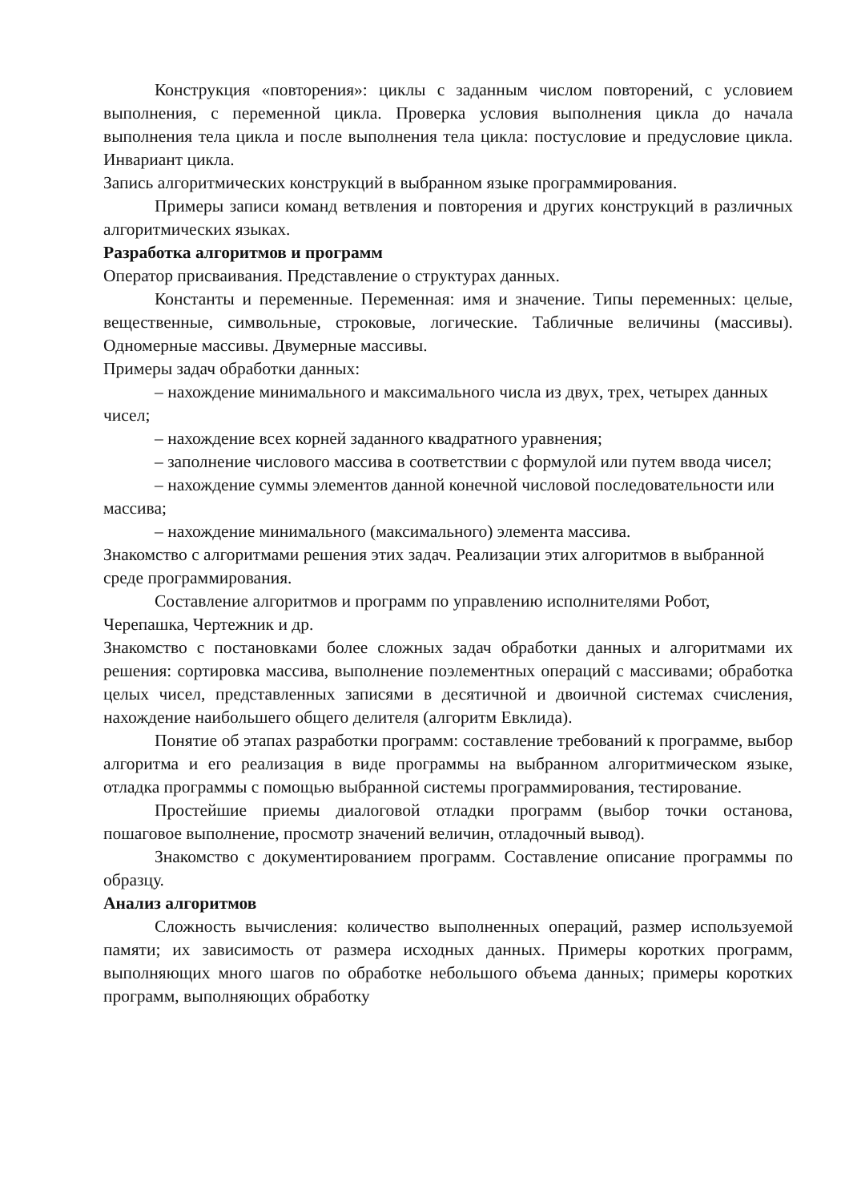Конструкция «повторения»: циклы с заданным числом повторений, с условием выполнения, с переменной цикла. Проверка условия выполнения цикла до начала выполнения тела цикла и после выполнения тела цикла: постусловие и предусловие цикла. Инвариант цикла.
Запись алгоритмических конструкций в выбранном языке программирования.
Примеры записи команд ветвления и повторения и других конструкций в различных алгоритмических языках.
Разработка алгоритмов и программ
Оператор присваивания. Представление о структурах данных.
Константы и переменные. Переменная: имя и значение. Типы переменных: целые, вещественные, символьные, строковые, логические. Табличные величины (массивы). Одномерные массивы. Двумерные массивы.
Примеры задач обработки данных:
– нахождение минимального и максимального числа из двух, трех, четырех данных чисел;
– нахождение всех корней заданного квадратного уравнения;
– заполнение числового массива в соответствии с формулой или путем ввода чисел;
– нахождение суммы элементов данной конечной числовой последовательности или массива;
– нахождение минимального (максимального) элемента массива.
Знакомство с алгоритмами решения этих задач. Реализации этих алгоритмов в выбранной среде программирования.
Составление алгоритмов и программ по управлению исполнителями Робот, Черепашка, Чертежник и др.
Знакомство с постановками более сложных задач обработки данных и алгоритмами их решения: сортировка массива, выполнение поэлементных операций с массивами; обработка целых чисел, представленных записями в десятичной и двоичной системах счисления, нахождение наибольшего общего делителя (алгоритм Евклида).
Понятие об этапах разработки программ: составление требований к программе, выбор алгоритма и его реализация в виде программы на выбранном алгоритмическом языке, отладка программы с помощью выбранной системы программирования, тестирование.
Простейшие приемы диалоговой отладки программ (выбор точки останова, пошаговое выполнение, просмотр значений величин, отладочный вывод).
Знакомство с документированием программ. Составление описание программы по образцу.
Анализ алгоритмов
Сложность вычисления: количество выполненных операций, размер используемой памяти; их зависимость от размера исходных данных. Примеры коротких программ, выполняющих много шагов по обработке небольшого объема данных; примеры коротких программ, выполняющих обработку